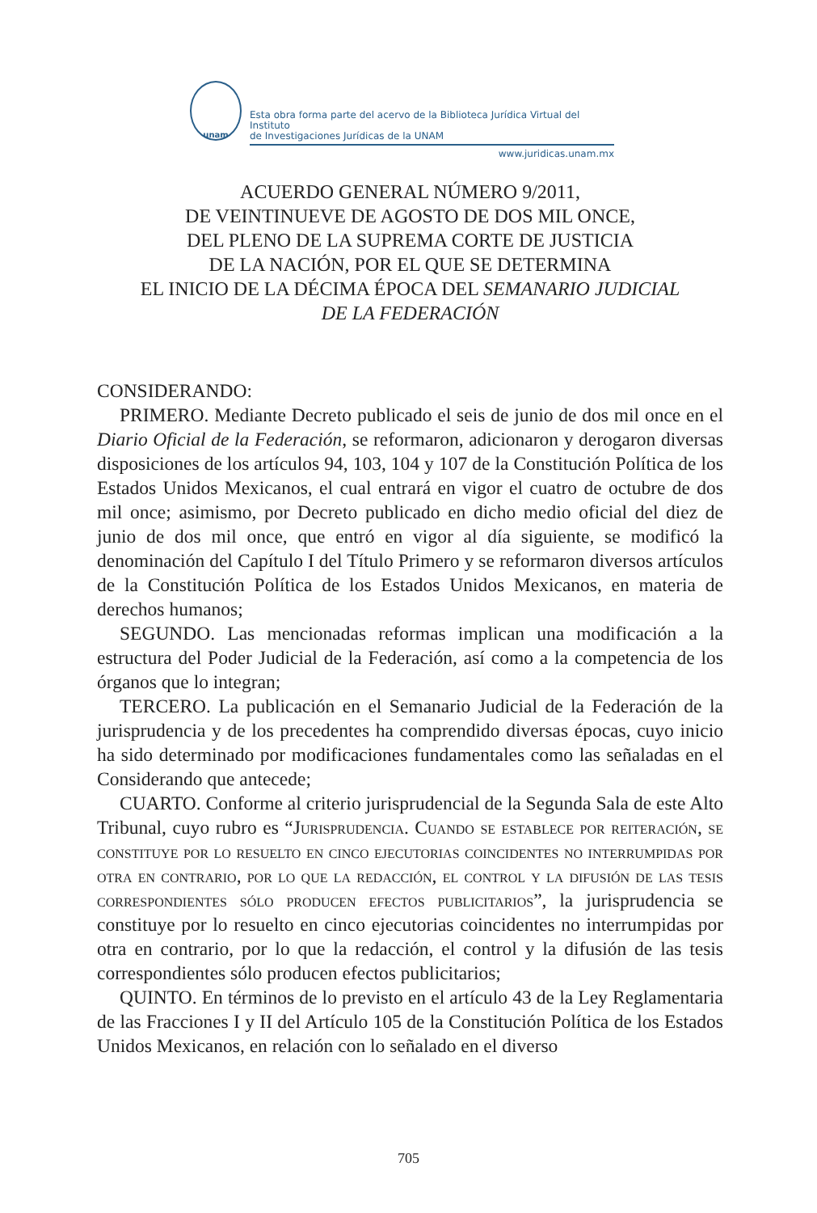unam
Esta obra forma parte del acervo de la Biblioteca Jurídica Virtual del Instituto
de Investigaciones Jurídicas de la UNAM
www.juridicas.unam.mx
ACUERDO GENERAL NÚMERO 9/2011,
DE VEINTINUEVE DE AGOSTO DE DOS MIL ONCE,
DEL PLENO DE LA SUPREMA CORTE DE JUSTICIA
DE LA NACIÓN, POR EL QUE SE DETERMINA
EL INICIO DE LA DÉCIMA ÉPOCA DEL SEMANARIO JUDICIAL
DE LA FEDERACIÓN
CONSIDERANDO:
PRIMERO. Mediante Decreto publicado el seis de junio de dos mil once en el Diario Oficial de la Federación, se reformaron, adicionaron y derogaron diversas disposiciones de los artículos 94, 103, 104 y 107 de la Constitución Política de los Estados Unidos Mexicanos, el cual entrará en vigor el cuatro de octubre de dos mil once; asimismo, por Decreto publicado en dicho medio oficial del diez de junio de dos mil once, que entró en vigor al día siguiente, se modificó la denominación del Capítulo I del Título Primero y se reformaron diversos artículos de la Constitución Política de los Estados Unidos Mexicanos, en materia de derechos humanos;
SEGUNDO. Las mencionadas reformas implican una modificación a la estructura del Poder Judicial de la Federación, así como a la competencia de los órganos que lo integran;
TERCERO. La publicación en el Semanario Judicial de la Federación de la jurisprudencia y de los precedentes ha comprendido diversas épocas, cuyo inicio ha sido determinado por modificaciones fundamentales como las señaladas en el Considerando que antecede;
CUARTO. Conforme al criterio jurisprudencial de la Segunda Sala de este Alto Tribunal, cuyo rubro es “Jurisprudencia. Cuando se establece por reiteración, se constituye por lo resuelto en cinco ejecutorias coincidentes no interrumpidas por otra en contrario, por lo que la redacción, el control y la difusión de las tesis correspondientes sólo producen efectos publicitarios”, la jurisprudencia se constituye por lo resuelto en cinco ejecutorias coincidentes no interrumpidas por otra en contrario, por lo que la redacción, el control y la difusión de las tesis correspondientes sólo producen efectos publicitarios;
QUINTO. En términos de lo previsto en el artículo 43 de la Ley Reglamentaria de las Fracciones I y II del Artículo 105 de la Constitución Política de los Estados Unidos Mexicanos, en relación con lo señalado en el diverso
705